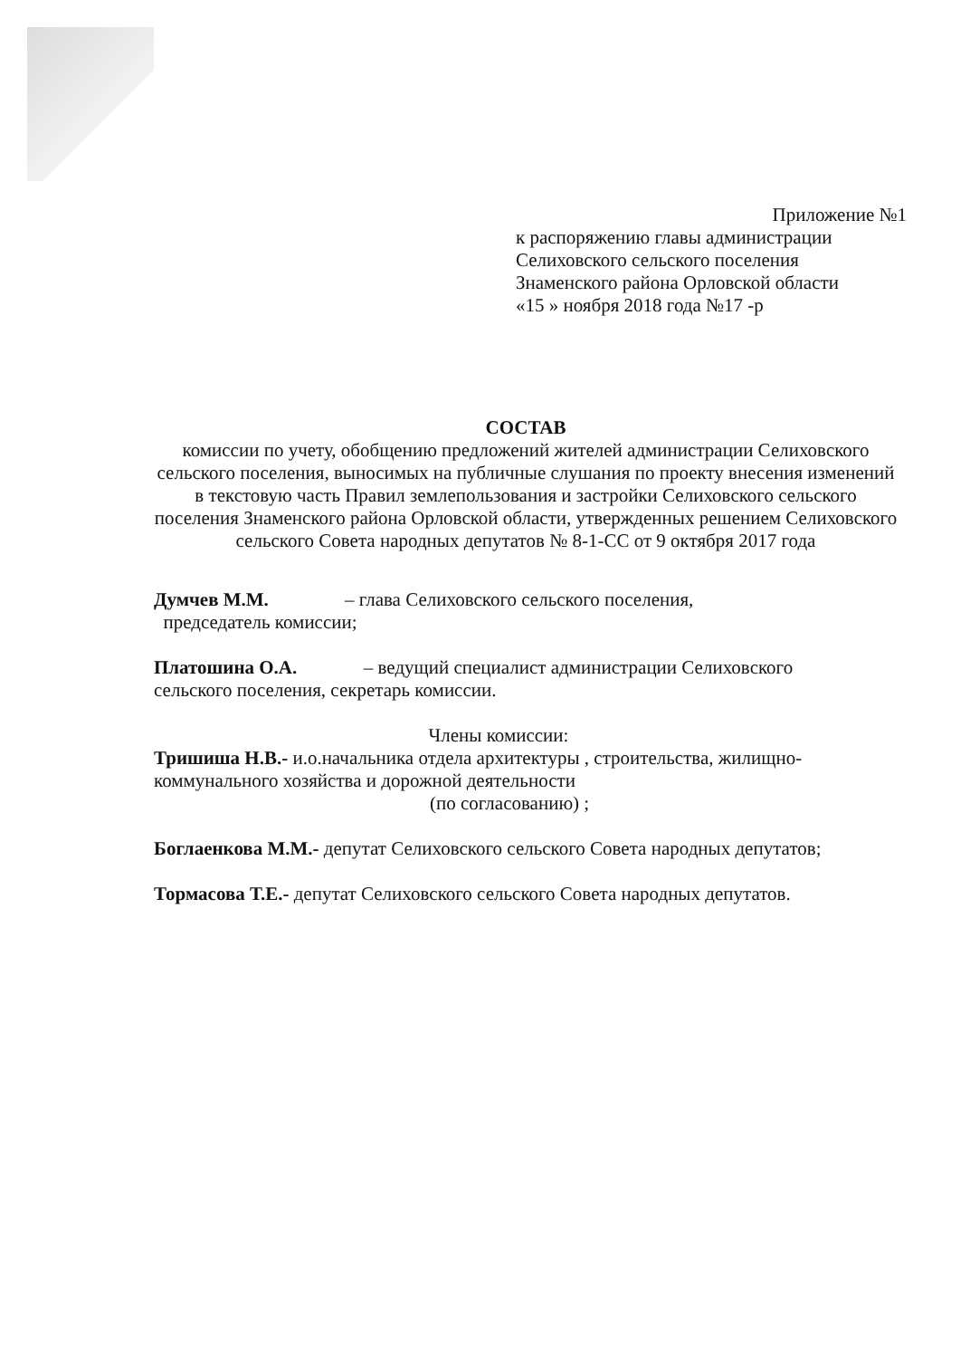Приложение №1
к распоряжению главы администрации
Селиховского сельского поселения
Знаменского района Орловской области
«15 » ноября 2018 года №17 -р
СОСТАВ
комиссии по учету, обобщению предложений жителей администрации Селиховского сельского поселения, выносимых на публичные слушания по проекту внесения изменений в текстовую часть Правил землепользования и застройки Селиховского сельского поселения Знаменского района Орловской области, утвержденных решением Селиховского сельского Совета народных депутатов № 8-1-СС от 9 октября 2017 года
Думчев М.М. – глава Селиховского сельского поселения,
председатель комиссии;
Платошина О.А. – ведущий специалист администрации Селиховского сельского поселения, секретарь комиссии.
Члены комиссии:
Тришиша Н.В.- и.о.начальника отдела архитектуры , строительства, жилищно-коммунального хозяйства и дорожной деятельности
(по согласованию) ;
Боглаенкова М.М.- депутат Селиховского сельского Совета народных депутатов;
Тормасова Т.Е.- депутат Селиховского сельского Совета народных депутатов.